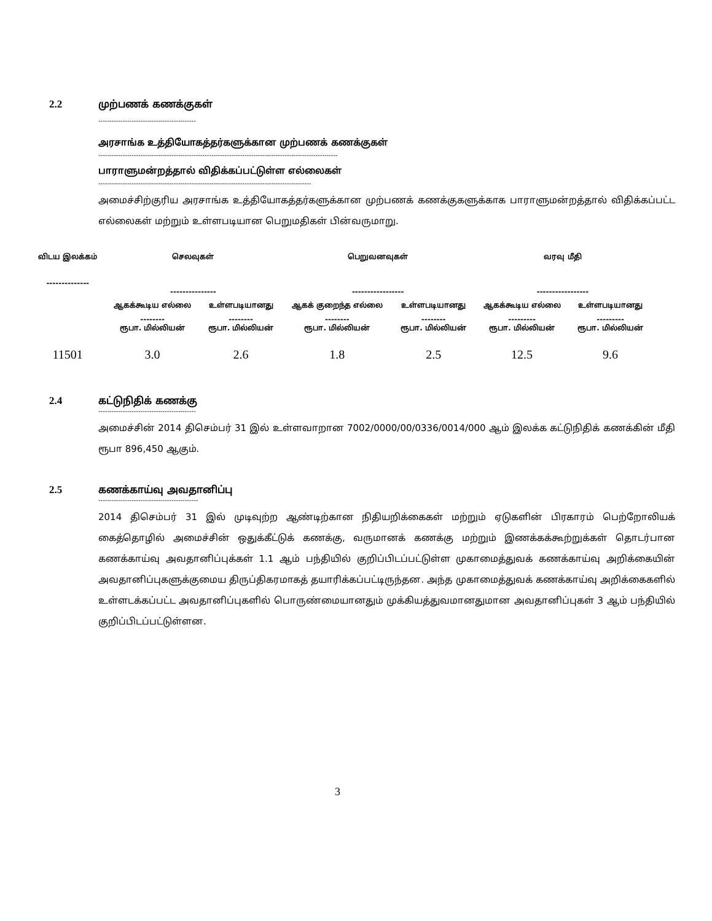2.2 முற்பணக் கணக்குகள்
--------------------------------------------
அரசாங்க உத்தியோகத்தர்களுக்கான முற்பணக் கணக்குகள்
------------------------------------------------------------------------------------------------------------
பாராளுமன்றத்தால் விதிக்கப்பட்டுள்ள எல்லைகள்
------------------------------------------------------------------------------------------------
அமைச்சிற்குரிய அரசாங்க உத்தியோகத்தர்களுக்கான முற்பணக் கணக்குகளுக்காக பாராளுமன்றத்தால் விதிக்கப்பட்ட எல்லைகள் மற்றும் உள்ளபடியான பெறுமதிகள் பின்வருமாறு.
| விடய இலக்கம் -------------- | செலவுகள் --------------- | | பெறுவனவுகள் ----------------- | | வரவு மீதி ----------------- | |
| --- | --- | --- | --- | --- | --- | --- |
| | ஆகக்கூடிய எல்லை | உள்ளபடியானது | ஆகக் குறைந்த எல்லை | உள்ளபடியானது | ஆகக்கூடிய எல்லை | உள்ளபடியானது |
| | -------- ரூபா. மில்லியன் | -------- ரூபா. மில்லியன் | -------- ரூபா. மில்லியன் | -------- ரூபா. மில்லியன் | --------- ரூபா. மில்லியன் | --------- ரூபா. மில்லியன் |
| 11501 | 3.0 | 2.6 | 1.8 | 2.5 | 12.5 | 9.6 |
2.4 கட்டுநிதிக் கணக்கு
--------------------------------------------
அமைச்சின் 2014 திசெம்பர் 31 இல் உள்ளவாறான 7002/0000/00/0336/0014/000 ஆம் இலக்க கட்டுநிதிக் கணக்கின் மீதி ரூபா 896,450 ஆகும்.
2.5 கணக்காய்வு அவதானிப்பு
---------------------------------------------
2014 திசெம்பர் 31 இல் முடிவுற்ற ஆண்டிற்கான நிதியறிக்கைகள் மற்றும் ஏடுகளின் பிரகாரம் பெற்றோலியக் கைத்தொழில் அமைச்சின் ஒதுக்கீட்டுக் கணக்கு, வருமானக் கணக்கு மற்றும் இணக்கக்கூற்றுக்கள் தொடர்பான கணக்காய்வு அவதானிப்புக்கள் 1.1 ஆம் பந்தியில் குறிப்பிடப்பட்டுள்ள முகாமைத்துவக் கணக்காய்வு அறிக்கையின் அவதானிப்புகளுக்குமைய திருப்திகரமாகத் தயாரிக்கப்பட்டிருந்தன. அந்த முகாமைத்துவக் கணக்காய்வு அறிக்கைகளில் உள்ளடக்கப்பட்ட அவதானிப்புகளில் பொருண்மையானதும் முக்கியத்துவமானதுமான அவதானிப்புகள் 3 ஆம் பந்தியில் குறிப்பிடப்பட்டுள்ளன.
3